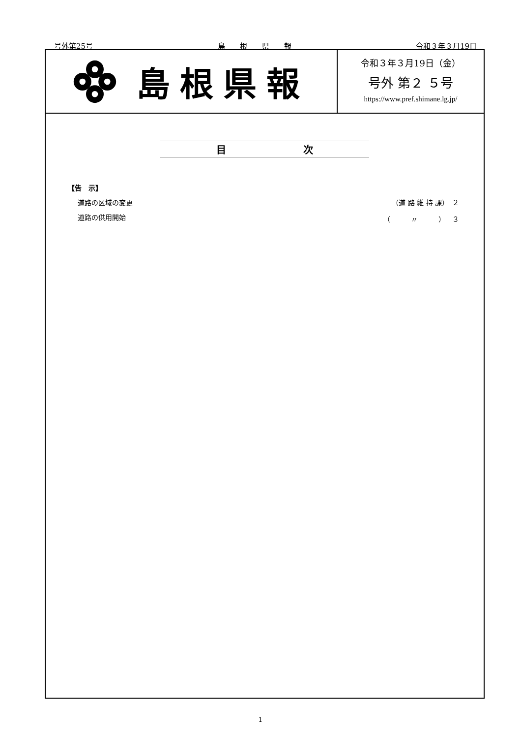号外第25号 島　　根　　県　　報 令和３年３月19日
島根県報
令和３年３月19日（金）
号外 第２ ５号
https://www.pref.shimane.lg.jp/
目 次
【告　示】
道路の区域の変更 （道 路 維 持 課）　２
道路の供用開始 （　　　〃　　　）　３
1